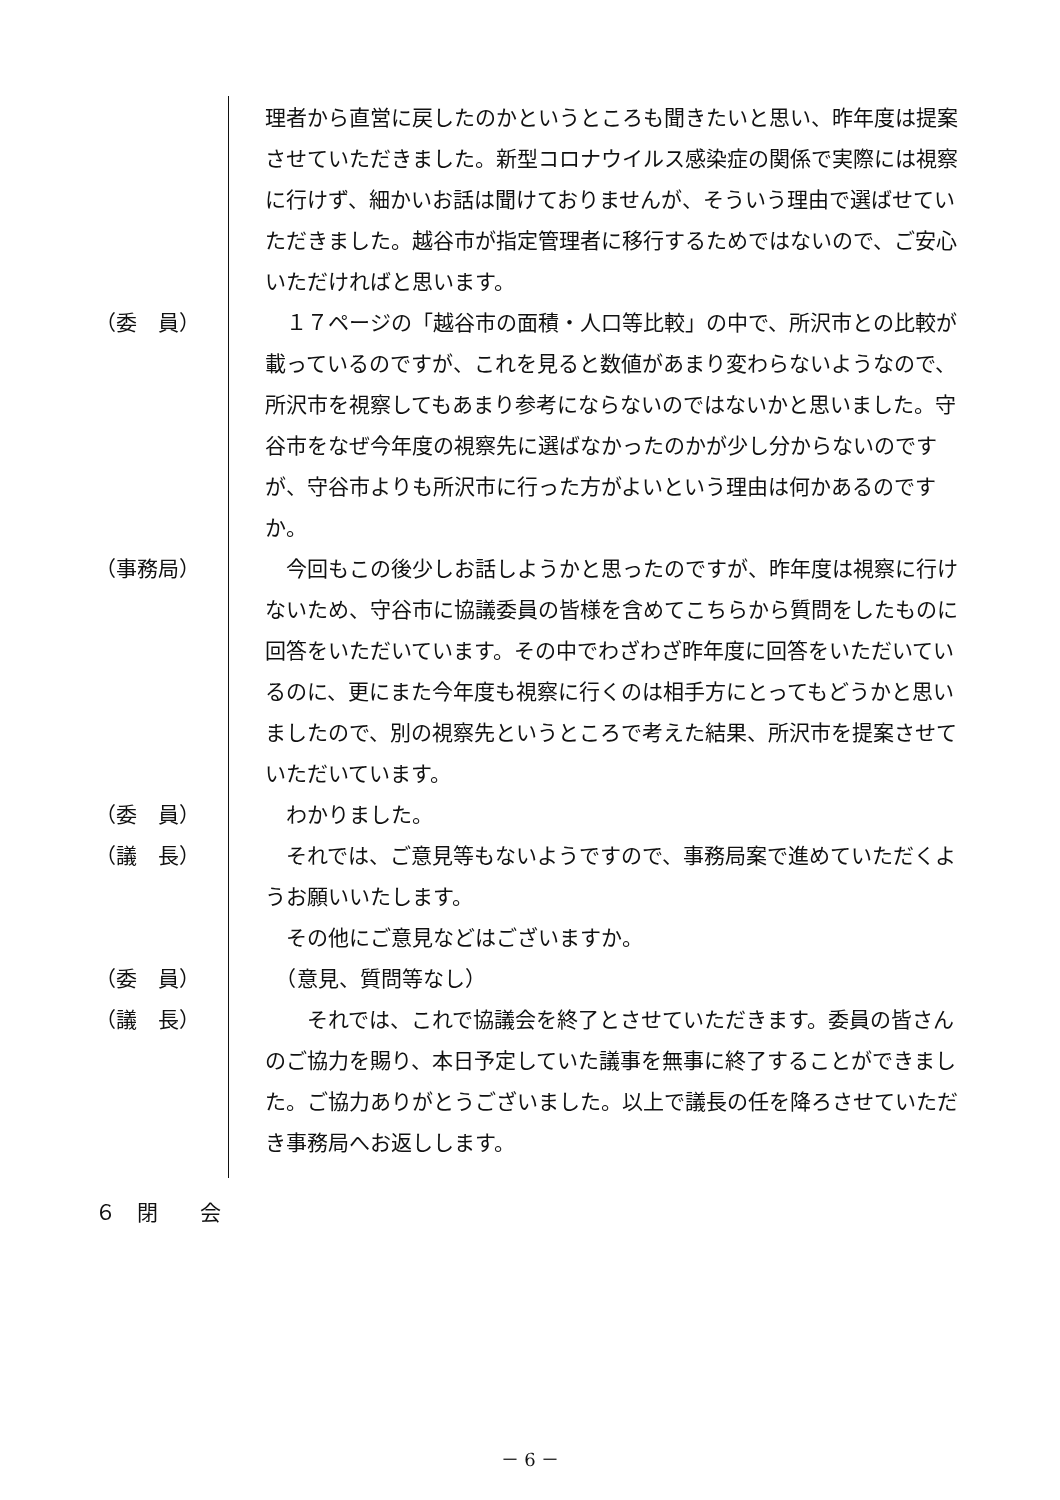理者から直営に戻したのかというところも聞きたいと思い、昨年度は提案させていただきました。新型コロナウイルス感染症の関係で実際には視察に行けず、細かいお話は聞けておりませんが、そういう理由で選ばせていただきました。越谷市が指定管理者に移行するためではないので、ご安心いただければと思います。
（委　員） 　１７ページの「越谷市の面積・人口等比較」の中で、所沢市との比較が載っているのですが、これを見ると数値があまり変わらないようなので、所沢市を視察してもあまり参考にならないのではないかと思いました。守谷市をなぜ今年度の視察先に選ばなかったのかが少し分からないのですが、守谷市よりも所沢市に行った方がよいという理由は何かあるのですか。
（事務局） 　今回もこの後少しお話しようかと思ったのですが、昨年度は視察に行けないため、守谷市に協議委員の皆様を含めてこちらから質問をしたものに回答をいただいています。その中でわざわざ昨年度に回答をいただいているのに、更にまた今年度も視察に行くのは相手方にとってもどうかと思いましたので、別の視察先というところで考えた結果、所沢市を提案させていただいています。
（委　員） 　わかりました。
（議　長） 　それでは、ご意見等もないようですので、事務局案で進めていただくようお願いいたします。
　その他にご意見などはございますか。
（委　員） 　（意見、質問等なし）
（議　長） 　　それでは、これで協議会を終了とさせていただきます。委員の皆さんのご協力を賜り、本日予定していた議事を無事に終了することができました。ご協力ありがとうございました。以上で議長の任を降ろさせていただき事務局へお返しします。
６　閉　　会
－ 6 －